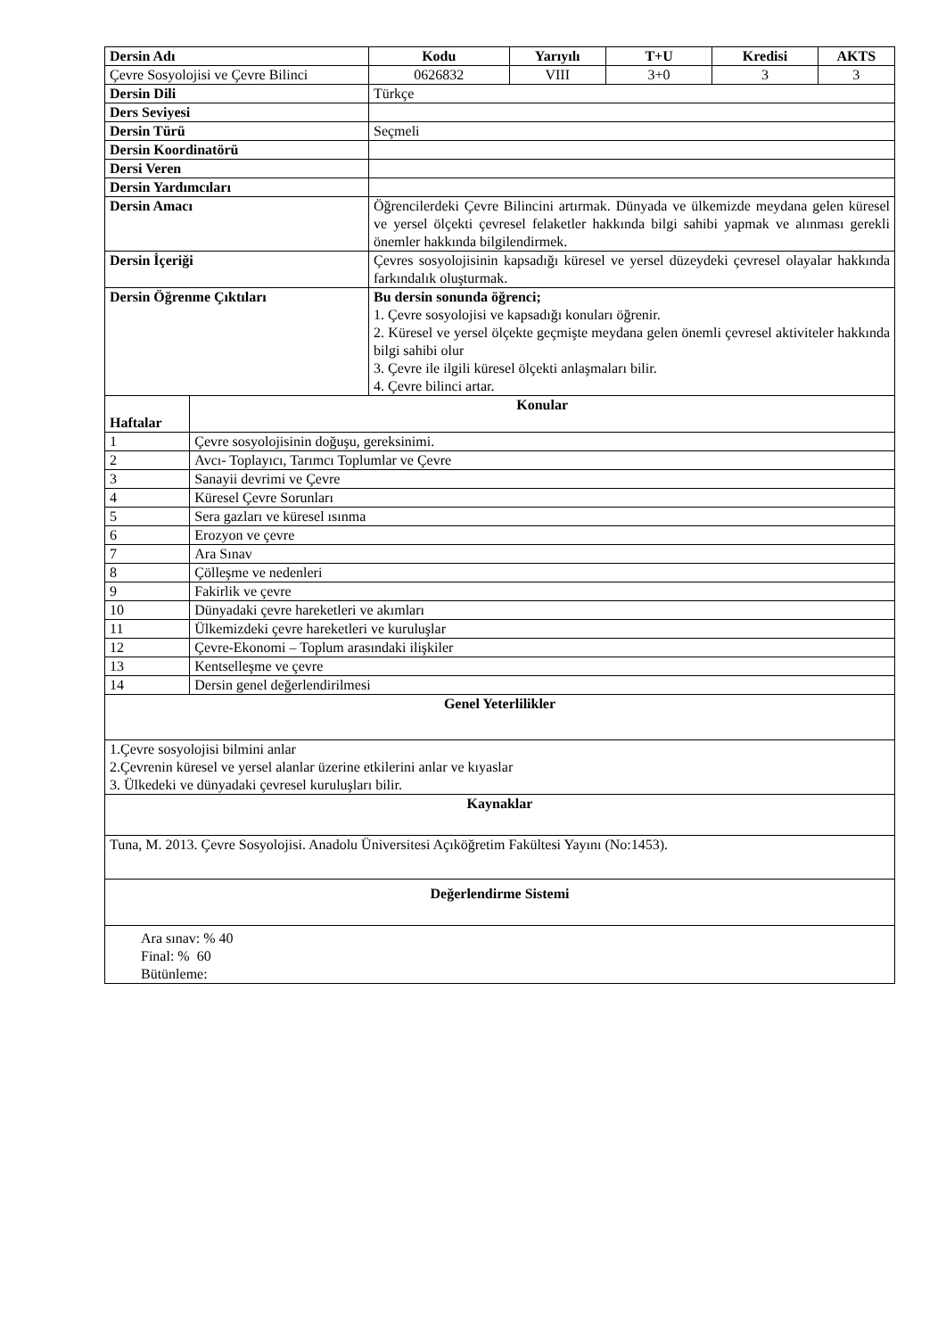| Dersin Adı | | Kodu | Yarıyılı | T+U | Kredisi | AKTS |
| --- | --- | --- | --- | --- | --- | --- |
| Çevre Sosyolojisi ve Çevre Bilinci | | 0626832 | VIII | 3+0 | 3 | 3 |
| Dersin Dili | | Türkçe | | | | |
| Ders Seviyesi | | | | | | |
| Dersin Türü | | Seçmeli | | | | |
| Dersin Koordinatörü | | | | | | |
| Dersi Veren | | | | | | |
| Dersin Yardımcıları | | | | | | |
| Dersin Amacı | | Öğrencilerdeki Çevre Bilincini artırmak. Dünyada ve ülkemizde meydana gelen küresel ve yersel ölçekti çevresel felaketler hakkında bilgi sahibi yapmak ve alınması gerekli önemler hakkında bilgilendirmek. | | | | |
| Dersin İçeriği | | Çevres sosyolojisinin kapsadığı küresel ve yersel düzeydeki çevresel olayalar hakkında farkındalık oluşturmak. | | | | |
| Dersin Öğrenme Çıktıları | | Bu dersin sonunda öğrenci; 1. Çevre sosyolojisi ve kapsadığı konuları öğrenir. 2. Küresel ve yersel ölçekte geçmişte meydana gelen önemli çevresel aktiviteler hakkında bilgi sahibi olur 3. Çevre ile ilgili küresel ölçekti anlaşmaları bilir. 4. Çevre bilinci artar. | | | | |
| Haftalar | Konular | | | | | |
| 1 | Çevre sosyolojisinin doğuşu, gereksinimi. | | | | | |
| 2 | Avcı- Toplayıcı, Tarımcı Toplumlar ve Çevre | | | | | |
| 3 | Sanayii devrimi ve Çevre | | | | | |
| 4 | Küresel Çevre Sorunları | | | | | |
| 5 | Sera gazları ve küresel ısınma | | | | | |
| 6 | Erozyon ve çevre | | | | | |
| 7 | Ara Sınav | | | | | |
| 8 | Çölleşme ve nedenleri | | | | | |
| 9 | Fakirlik ve çevre | | | | | |
| 10 | Dünyadaki çevre hareketleri ve akımları | | | | | |
| 11 | Ülkemizdeki çevre hareketleri ve kuruluşlar | | | | | |
| 12 | Çevre-Ekonomi – Toplum arasındaki ilişkiler | | | | | |
| 13 | Kentselleşme ve çevre | | | | | |
| 14 | Dersin genel değerlendirilmesi | | | | | |
| Genel Yeterlilikler | | | | | | |
| 1.Çevre sosyolojisi bilmini anlar 2.Çevrenin küresel ve yersel alanlar üzerine etkilerini anlar ve kıyaslar 3. Ülkedeki ve dünyadaki çevresel kuruluşları bilir. | | | | | | |
| Kaynaklar | | | | | | |
| Tuna, M. 2013. Çevre Sosyolojisi. Anadolu Üniversitesi Açıköğretim Fakültesi Yayını (No:1453). | | | | | | |
| Değerlendirme Sistemi | | | | | | |
| Ara sınav: % 40 Final: % 60 Bütünleme: | | | | | | |